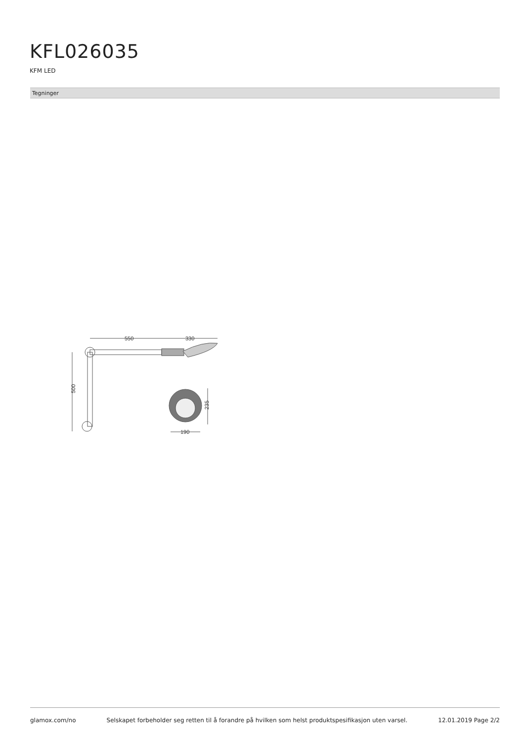KFL026035
KFM LED
Tegninger
550
330
500
235
190
glamox.com/no Selskapet forbeholder seg retten til å forandre på hvilken som helst produktspesifikasjon uten varsel. 12.01.2019 Page 2/2